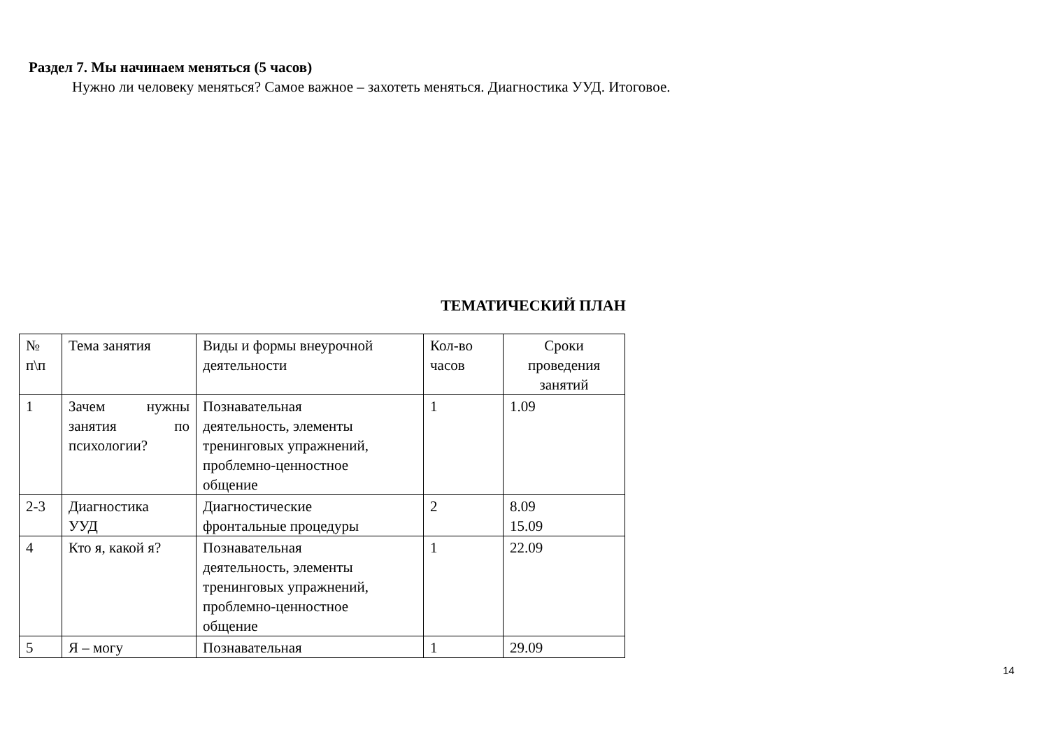Раздел 7. Мы начинаем меняться (5 часов)
Нужно ли человеку меняться? Самое важное – захотеть меняться. Диагностика УУД. Итоговое.
ТЕМАТИЧЕСКИЙ ПЛАН
| № п\п | Тема занятия | Виды и формы внеурочной деятельности | Кол-во часов | Сроки проведения занятий |
| 1 | Зачем нужны занятия по психологии? | Познавательная деятельность, элементы тренинговых упражнений, проблемно-ценностное общение | 1 | 1.09 |
| 2-3 | Диагностика УУД | Диагностические фронтальные процедуры | 2 | 8.09 15.09 |
| 4 | Кто я, какой я? | Познавательная деятельность, элементы тренинговых упражнений, проблемно-ценностное общение | 1 | 22.09 |
| 5 | Я – могу | Познавательная | 1 | 29.09 |
14